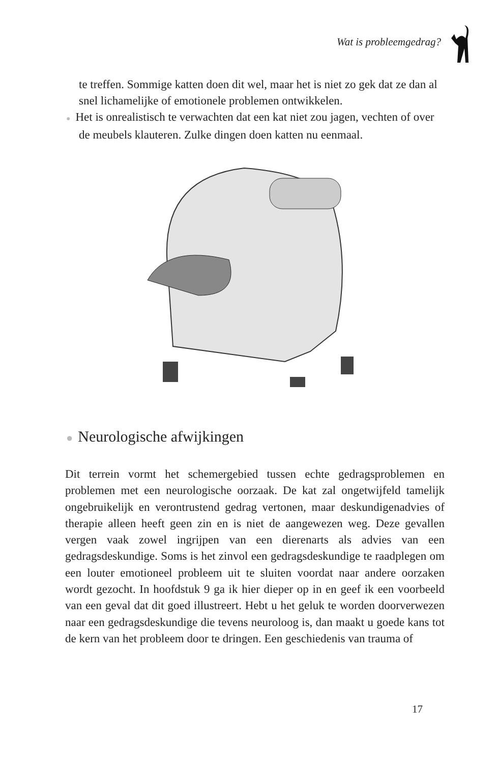Wat is probleemgedrag?
te treffen. Sommige katten doen dit wel, maar het is niet zo gek dat ze dan al snel lichamelijke of emotionele problemen ontwikkelen.
● Het is onrealistisch te verwachten dat een kat niet zou jagen, vechten of over de meubels klauteren. Zulke dingen doen katten nu eenmaal.
● Neurologische afwijkingen
Dit terrein vormt het schemergebied tussen echte gedragsproblemen en problemen met een neurologische oorzaak. De kat zal ongetwijfeld tamelijk ongebruikelijk en verontrustend gedrag vertonen, maar deskundigenadvies of therapie alleen heeft geen zin en is niet de aangewezen weg. Deze gevallen vergen vaak zowel ingrijpen van een dierenarts als advies van een gedragsdeskundige. Soms is het zinvol een gedragsdeskundige te raadplegen om een louter emotioneel probleem uit te sluiten voordat naar andere oorzaken wordt gezocht. In hoofdstuk 9 ga ik hier dieper op in en geef ik een voorbeeld van een geval dat dit goed illustreert. Hebt u het geluk te worden doorverwezen naar een gedragsdeskundige die tevens neuroloog is, dan maakt u goede kans tot de kern van het probleem door te dringen. Een geschiedenis van trauma of
17